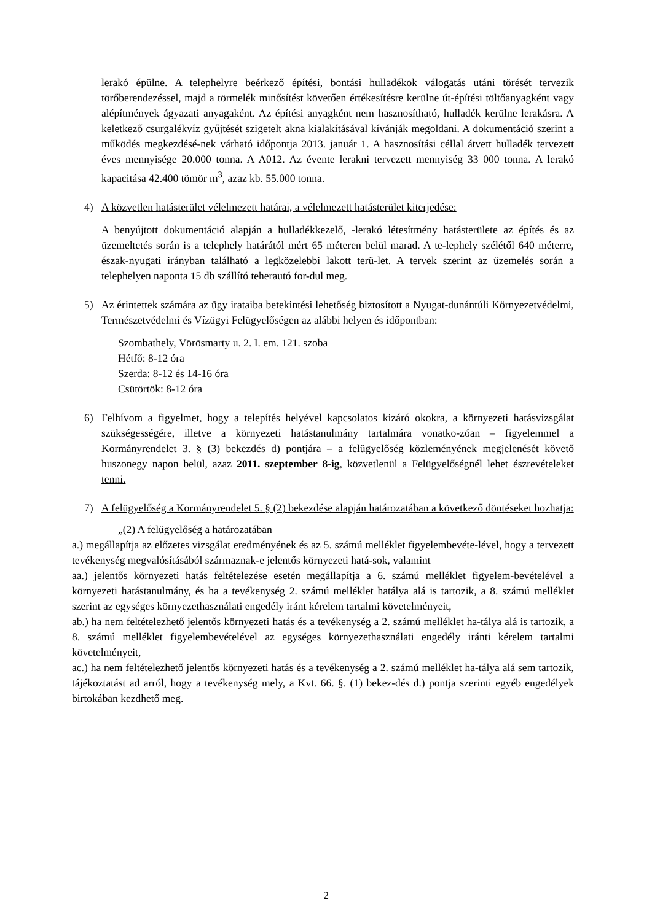lerakó épülne. A telephelyre beérkező építési, bontási hulladékok válogatás utáni törését tervezik törőberendezéssel, majd a törmelék minősítést követően értékesítésre kerülne út-építési töltőanyagként vagy alépítmények ágyazati anyagaként. Az építési anyagként nem hasznosítható, hulladék kerülne lerakásra. A keletkező csurgalékvíz gyűjtését szigetelt akna kialakításával kívánják megoldani. A dokumentáció szerint a működés megkezdésé-nek várható időpontja 2013. január 1. A hasznosítási céllal átvett hulladék tervezett éves mennyisége 20.000 tonna. A A012. Az évente lerakni tervezett mennyiség 33 000 tonna. A lerakó kapacitása 42.400 tömör m<sup>3</sup>, azaz kb. 55.000 tonna.
4) A közvetlen hatásterület vélelmezett határai, a vélelmezett hatásterület kiterjedése:
A benyújtott dokumentáció alapján a hulladékkezelő, -lerakó létesítmény hatásterülete az építés és az üzemeltetés során is a telephely határától mért 65 méteren belül marad. A te-lephely szélétől 640 méterre, észak-nyugati irányban található a legközelebbi lakott terü-let. A tervek szerint az üzemelés során a telephelyen naponta 15 db szállító teherautó for-dul meg.
5) Az érintettek számára az ügy irataiba betekintési lehetőség biztosított a Nyugat-dunántúli Környezetvédelmi, Természetvédelmi és Vízügyi Felügyelőségen az alábbi helyen és időpontban:
Szombathely, Vörösmarty u. 2. I. em. 121. szoba
Hétfő: 8-12 óra
Szerda: 8-12 és 14-16 óra
Csütörtök: 8-12 óra
6) Felhívom a figyelmet, hogy a telepítés helyével kapcsolatos kizáró okokra, a környezeti hatásvizsgálat szükségességére, illetve a környezeti hatástanulmány tartalmára vonatko-zóan – figyelemmel a Kormányrendelet 3. § (3) bekezdés d) pontjára – a felügyelőség közleményének megjelenését követő huszonegy napon belül, azaz 2011. szeptember 8-ig, közvetlenül a Felügyelőségnél lehet észrevételeket tenni.
7) A felügyelőség a Kormányrendelet 5. § (2) bekezdése alapján határozatában a következő döntéseket hozhatja:
„(2) A felügyelőség a határozatában
a.) megállapítja az előzetes vizsgálat eredményének és az 5. számú melléklet figyelembevéte-lével, hogy a tervezett tevékenység megvalósításából származnak-e jelentős környezeti hatá-sok, valamint
aa.) jelentős környezeti hatás feltételezése esetén megállapítja a 6. számú melléklet figyelem-bevételével a környezeti hatástanulmány, és ha a tevékenység 2. számú melléklet hatálya alá is tartozik, a 8. számú melléklet szerint az egységes környezethasználati engedély iránt kérelem tartalmi követelményeit,
ab.) ha nem feltételezhető jelentős környezeti hatás és a tevékenység a 2. számú melléklet ha-tálya alá is tartozik, a 8. számú melléklet figyelembevételével az egységes környezethasználati engedély iránti kérelem tartalmi követelményeit,
ac.) ha nem feltételezhető jelentős környezeti hatás és a tevékenység a 2. számú melléklet ha-tálya alá sem tartozik, tájékoztatást ad arról, hogy a tevékenység mely, a Kvt. 66. §. (1) bekez-dés d.) pontja szerinti egyéb engedélyek birtokában kezdhető meg.
2